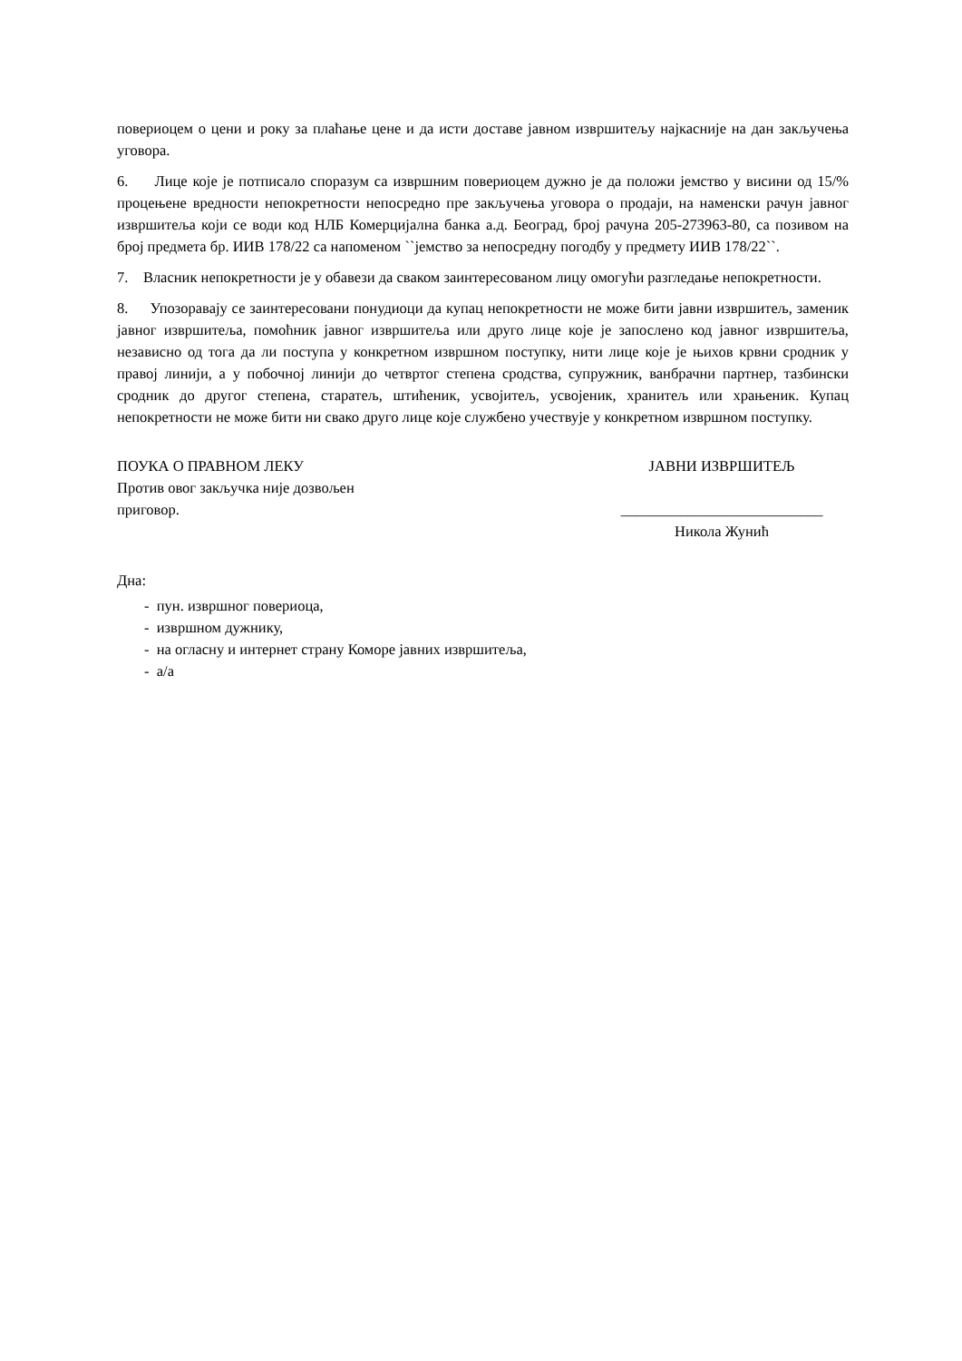повериоцем о цени и року за плаћање цене и да исти доставе јавном извршитељу најкасније на дан закључења уговора.
6. Лице које је потписало споразум са извршним повериоцем дужно је да положи јемство у висини од 15/% процењене вредности непокретности непосредно пре закључења уговора о продаји, на наменски рачун јавног извршитеља који се води код НЛБ Комерцијална банка а.д. Београд, број рачуна 205-273963-80, са позивом на број предмета бр. ИИВ 178/22 са напоменом ``јемство за непосредну погодбу у предмету ИИВ 178/22``.
7. Власник непокретности је у обавези да сваком заинтересованом лицу омогући разгледање непокретности.
8. Упозоравају се заинтересовани понудиоци да купац непокретности не може бити јавни извршитељ, заменик јавног извршитеља, помоћник јавног извршитеља или друго лице које је запослено код јавног извршитеља, независно од тога да ли поступа у конкретном извршном поступку, нити лице које је њихов крвни сродник у правој линији, а у побочној линији до четвртог степена сродства, супружник, ванбрачни партнер, тазбински сродник до другог степена, старатељ, штићеник, усвојитељ, усвојеник, хранитељ или храњеник. Купац непокретности не може бити ни свако друго лице које службено учествује у конкретном извршном поступку.
ПОУКА О ПРАВНОМ ЛЕКУ
Против овог закључка није дозвољен приговор.
ЈАВНИ ИЗВРШИТЕЉ
___________________________
Никола Жунић
Дна:
- пун. извршног повериоца,
- извршном дужнику,
- на огласну и интернет страну Коморе јавних извршитеља,
- а/а